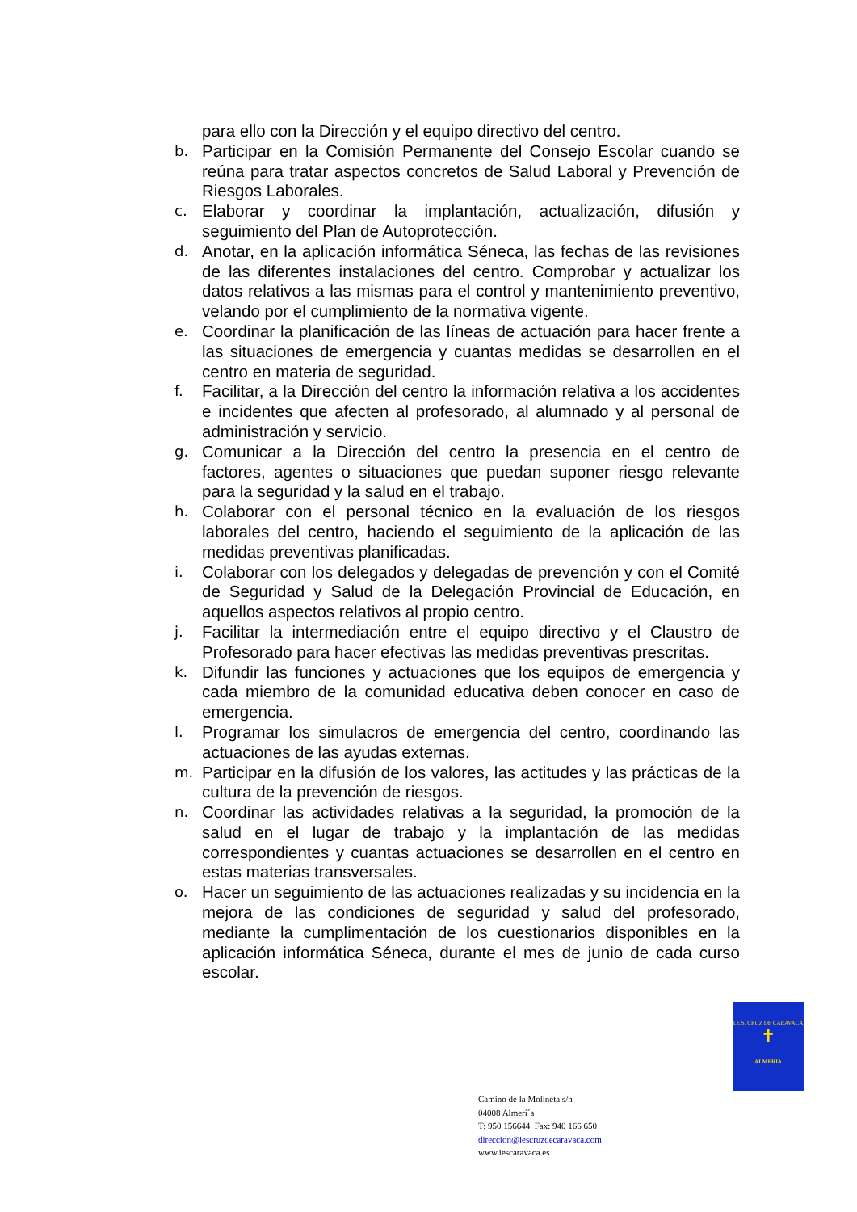para ello con la Dirección y el equipo directivo del centro.
b. Participar en la Comisión Permanente del Consejo Escolar cuando se reúna para tratar aspectos concretos de Salud Laboral y Prevención de Riesgos Laborales.
c. Elaborar y coordinar la implantación, actualización, difusión y seguimiento del Plan de Autoprotección.
d. Anotar, en la aplicación informática Séneca, las fechas de las revisiones de las diferentes instalaciones del centro. Comprobar y actualizar los datos relativos a las mismas para el control y mantenimiento preventivo, velando por el cumplimiento de la normativa vigente.
e. Coordinar la planificación de las líneas de actuación para hacer frente a las situaciones de emergencia y cuantas medidas se desarrollen en el centro en materia de seguridad.
f. Facilitar, a la Dirección del centro la información relativa a los accidentes e incidentes que afecten al profesorado, al alumnado y al personal de administración y servicio.
g. Comunicar a la Dirección del centro la presencia en el centro de factores, agentes o situaciones que puedan suponer riesgo relevante para la seguridad y la salud en el trabajo.
h. Colaborar con el personal técnico en la evaluación de los riesgos laborales del centro, haciendo el seguimiento de la aplicación de las medidas preventivas planificadas.
i. Colaborar con los delegados y delegadas de prevención y con el Comité de Seguridad y Salud de la Delegación Provincial de Educación, en aquellos aspectos relativos al propio centro.
j. Facilitar la intermediación entre el equipo directivo y el Claustro de Profesorado para hacer efectivas las medidas preventivas prescritas.
k. Difundir las funciones y actuaciones que los equipos de emergencia y cada miembro de la comunidad educativa deben conocer en caso de emergencia.
l. Programar los simulacros de emergencia del centro, coordinando las actuaciones de las ayudas externas.
m. Participar en la difusión de los valores, las actitudes y las prácticas de la cultura de la prevención de riesgos.
n. Coordinar las actividades relativas a la seguridad, la promoción de la salud en el lugar de trabajo y la implantación de las medidas correspondientes y cuantas actuaciones se desarrollen en el centro en estas materias transversales.
o. Hacer un seguimiento de las actuaciones realizadas y su incidencia en la mejora de las condiciones de seguridad y salud del profesorado, mediante la cumplimentación de los cuestionarios disponibles en la aplicación informática Séneca, durante el mes de junio de cada curso escolar.
I.E.S. CRUZ DE CARAVACA
✝
ALMERIA
Camino de la Molineta s/n
04008 Almerí´a
T: 950 156644 Fax: 940 166 650
direccion@iescruzdecaravaca.com
www.iescaravaca.es